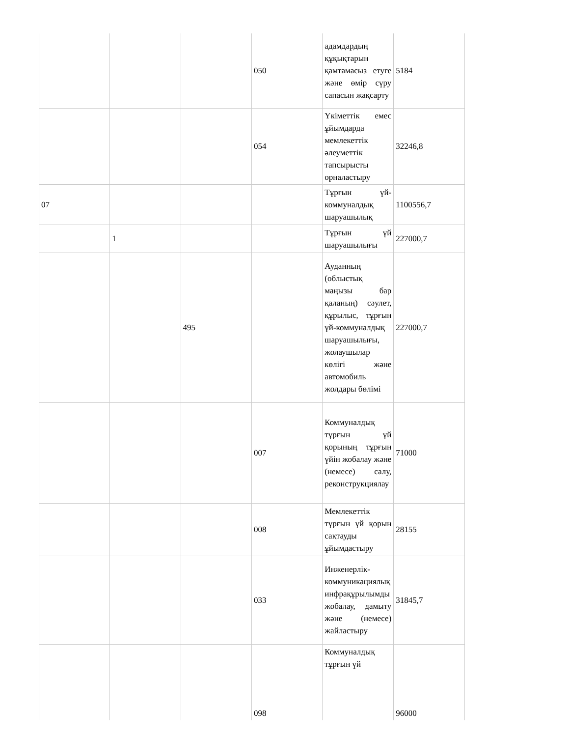| | | | 050 | адамдардың құқықтарын қамтамасыз етуге және өмір сүру сапасын жақсарту | 5184 |
| | | | 054 | Үкіметтік емес ұйымдарда мемлекеттік әлеуметтік тапсырысты орналастыру | 32246,8 |
| 07 | | | | Тұрғын үй-коммуналдық шаруашылық | 1100556,7 |
| | 1 | | | Тұрғын үй шаруашылығы | 227000,7 |
| | | 495 | | Ауданның (облыстық маңызы бар қаланың) сәулет, құрылыс, тұрғын үй-коммуналдық шаруашылығы, жолаушылар көлігі және автомобиль жолдары бөлімі | 227000,7 |
| | | | 007 | Коммуналдық тұрғын үй қорының тұрғын үйін жобалау және (немесе) салу, реконструкциялау | 71000 |
| | | | 008 | Мемлекеттік тұрғын үй қорын сақтауды ұйымдастыру | 28155 |
| | | | 033 | Инженерлік-коммуникациялық инфрақұрылымды жобалау, дамыту және (немесе) жайластыру | 31845,7 |
| | | | 098 | Коммуналдық тұрғын үй | 96000 |